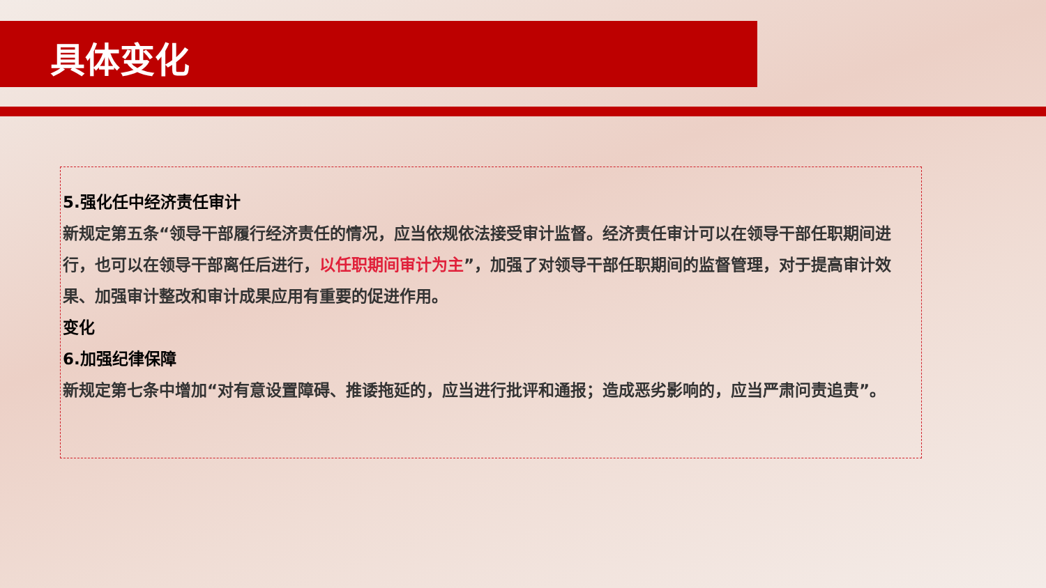具体变化
5.强化任中经济责任审计
新规定第五条“领导干部履行经济责任的情况，应当依规依法接受审计监督。经济责任审计可以在领导干部任职期间进行，也可以在领导干部离任后进行，以任职期间审计为主”，加强了对领导干部任职期间的监督管理，对于提高审计效果、加强审计整改和审计成果应用有重要的促进作用。
变化
6.加强纪律保障
新规定第七条中增加“对有意设置障碍、推诿拖延的，应当进行批评和通报；造成恶劣影响的，应当严肃问责追责”。